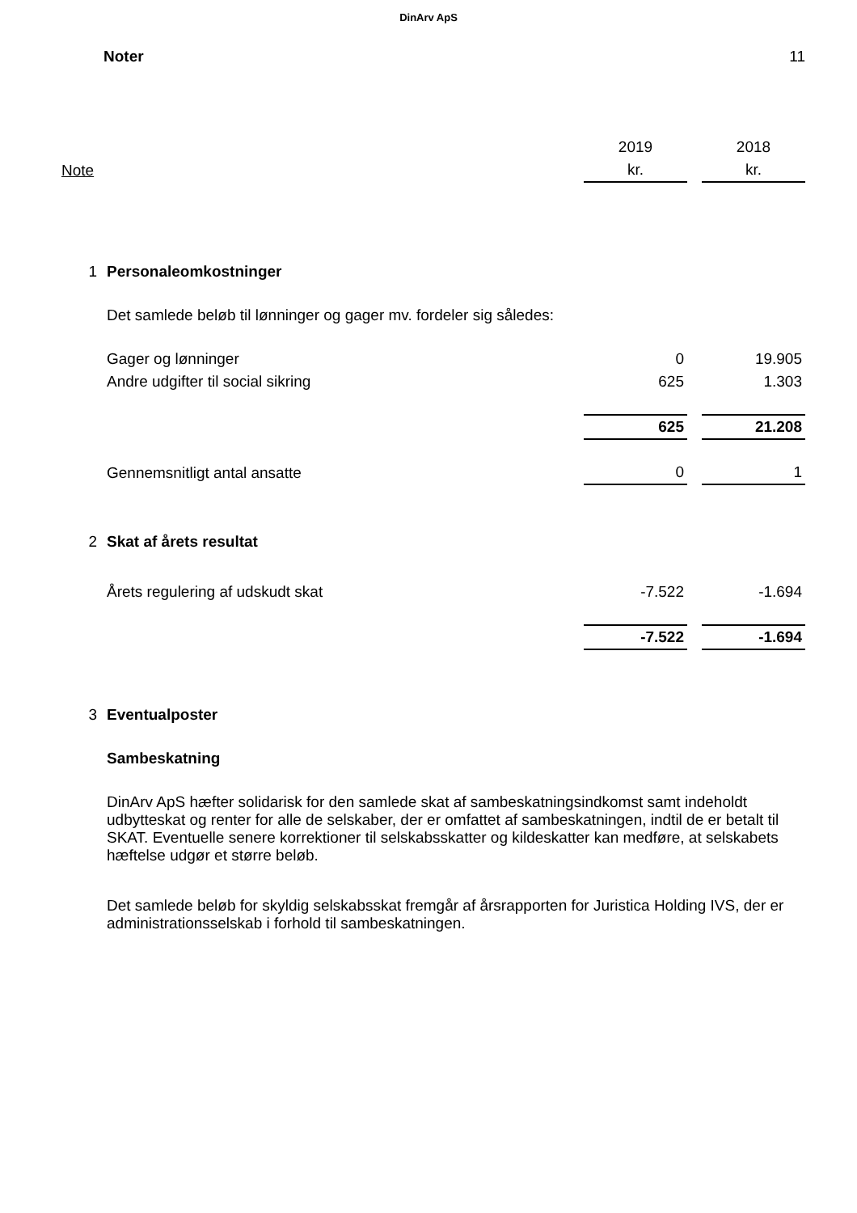DinArv ApS
Noter 11
| | | 2019 | | 2018 |
| Note | | kr. | | kr. |
| 1 | Personaleomkostninger | | | |
| | Det samlede beløb til lønninger og gager mv. fordeler sig således: | | | |
| | Gager og lønninger | 0 | | 19.905 |
| | Andre udgifter til social sikring | 625 | | 1.303 |
| | | 625 | | 21.208 |
| | Gennemsnitligt antal ansatte | 0 | | 1 |
| 2 | Skat af årets resultat | | | |
| | Årets regulering af udskudt skat | -7.522 | | -1.694 |
| | | -7.522 | | -1.694 |
| 3 | Eventualposter | | | |
| | Sambeskatning | | | |
| | DinArv ApS hæfter solidarisk for den samlede skat af sambeskatningsindkomst samt indeholdt udbytteskat og renter for alle de selskaber, der er omfattet af sambeskatningen, indtil de er betalt til SKAT. Eventuelle senere korrektioner til selskabsskatter og kildeskatter kan medføre, at selskabets hæftelse udgør et større beløb. | | | |
| | Det samlede beløb for skyldig selskabsskat fremgår af årsrapporten for Juristica Holding IVS, der er administrationsselskab i forhold til sambeskatningen. | | | |